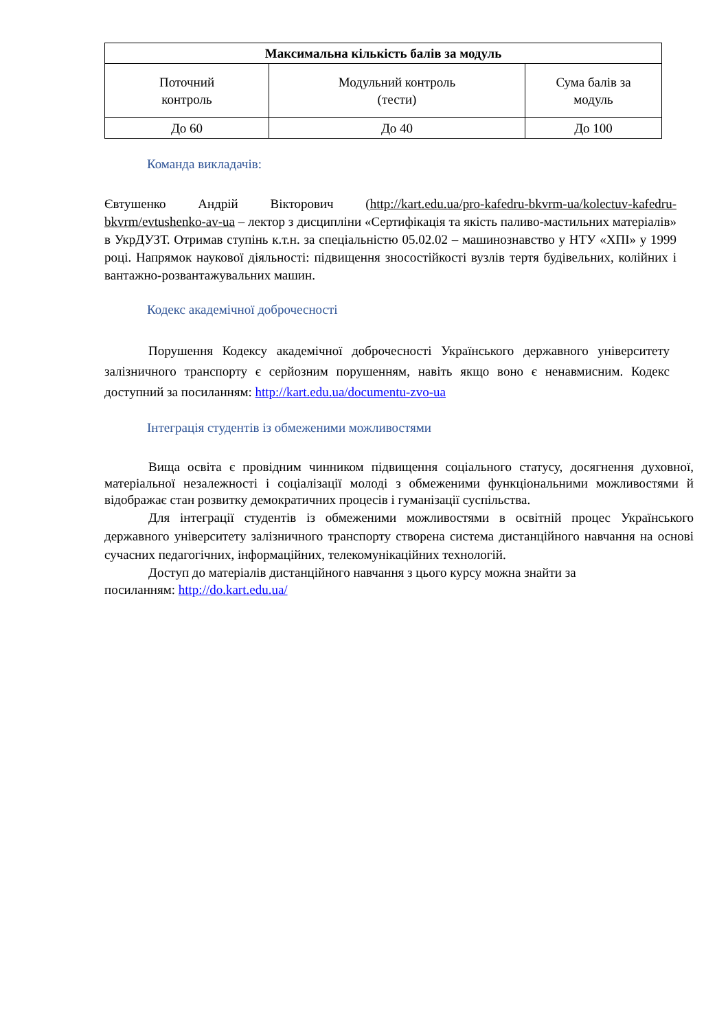| Максимальна кількість балів за модуль | | |
| --- | --- | --- |
| Поточний контроль | Модульний контроль (тести) | Сума балів за модуль |
| До 60 | До 40 | До 100 |
Команда викладачів:
Євтушенко Андрій Вікторович (http://kart.edu.ua/pro-kafedru-bkvrm-ua/kolectuv-kafedru-bkvrm/evtushenko-av-ua – лектор з дисципліни «Сертифікація та якість паливо-мастильних матеріалів» в УкрДУЗТ. Отримав ступінь к.т.н. за спеціальністю 05.02.02 – машинознавство у НТУ «ХПІ» у 1999 році. Напрямок наукової діяльності: підвищення зносостійкості вузлів тертя будівельних, колійних і вантажно-розвантажувальних машин.
Кодекс академічної доброчесності
Порушення Кодексу академічної доброчесності Українського державного університету залізничного транспорту є серйозним порушенням, навіть якщо воно є ненавмисним. Кодекс доступний за посиланням: http://kart.edu.ua/documentu-zvo-ua
Інтеграція студентів із обмеженими можливостями
Вища освіта є провідним чинником підвищення соціального статусу, досягнення духовної, матеріальної незалежності і соціалізації молоді з обмеженими функціональними можливостями й відображає стан розвитку демократичних процесів і гуманізації суспільства.
Для інтеграції студентів із обмеженими можливостями в освітній процес Українського державного університету залізничного транспорту створена система дистанційного навчання на основі сучасних педагогічних, інформаційних, телекомунікаційних технологій.
Доступ до матеріалів дистанційного навчання з цього курсу можна знайти за
посиланням: http://do.kart.edu.ua/